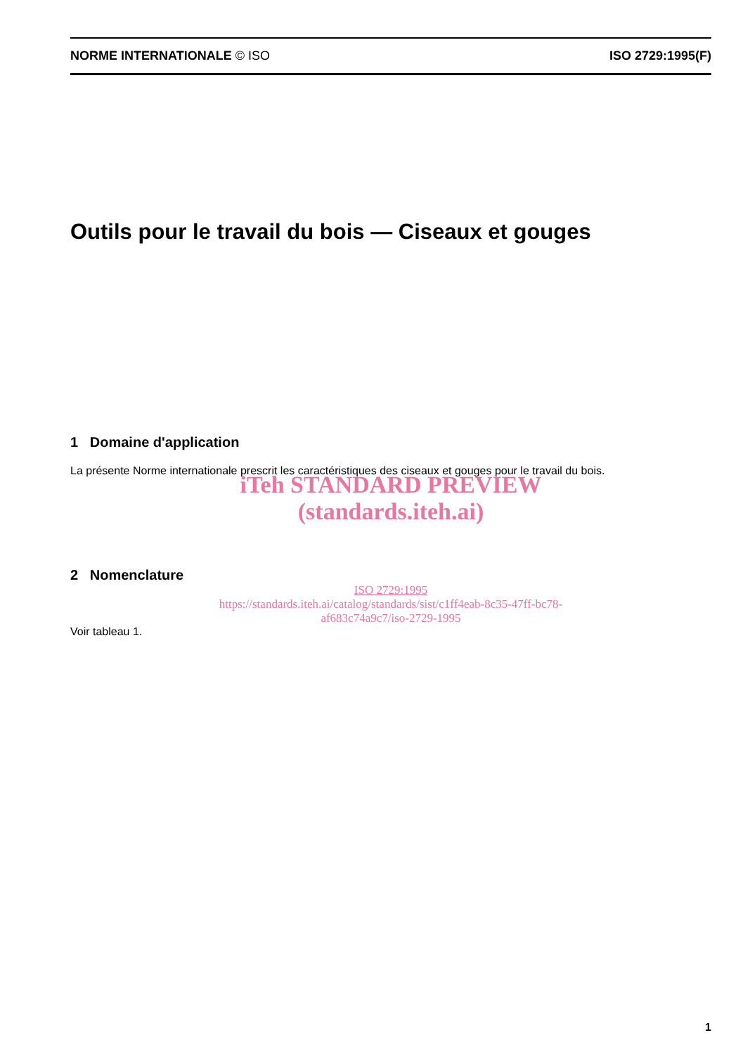NORME INTERNATIONALE © ISO ISO 2729:1995(F)
Outils pour le travail du bois — Ciseaux et gouges
1 Domaine d'application
La présente Norme internationale prescrit les caractéristiques des ciseaux et gouges pour le travail du bois.
iTeh STANDARD PREVIEW
(standards.iteh.ai)
2 Nomenclature
ISO 2729:1995
https://standards.iteh.ai/catalog/standards/sist/c1ff4eab-8c35-47ff-bc78-
af683c74a9c7/iso-2729-1995
Voir tableau 1.
1